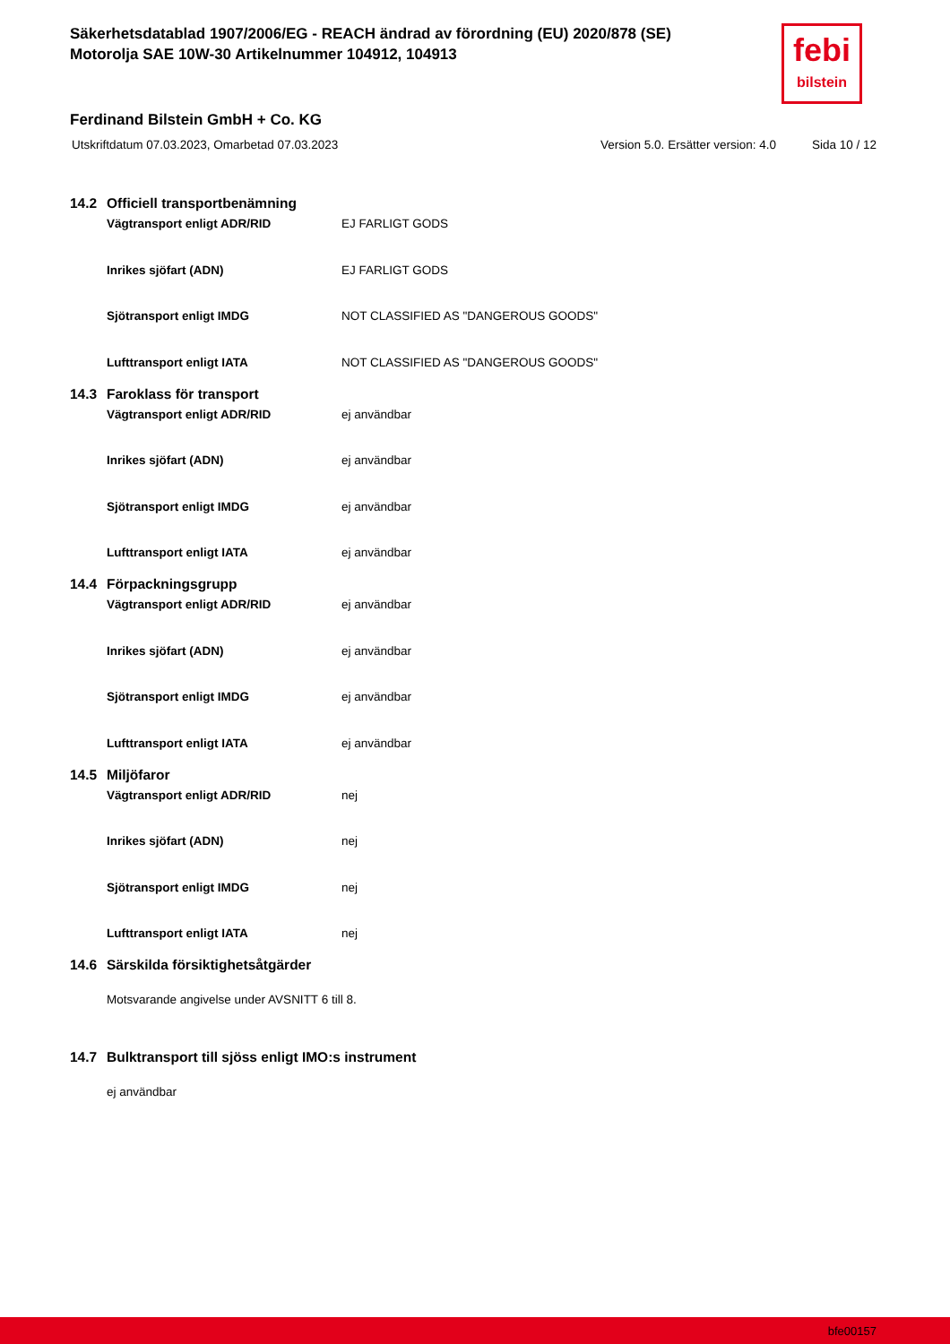Säkerhetsdatablad 1907/2006/EG - REACH ändrad av förordning (EU) 2020/878 (SE)
Motorolja SAE 10W-30 Artikelnummer 104912, 104913
febi
bilstein
Ferdinand Bilstein GmbH + Co. KG
Utskriftdatum 07.03.2023, Omarbetad 07.03.2023 Version 5.0. Ersätter version: 4.0 Sida 10 / 12
14.2 Officiell transportbenämning
Vägtransport enligt ADR/RID EJ FARLIGT GODS
Inrikes sjöfart (ADN) EJ FARLIGT GODS
Sjötransport enligt IMDG NOT CLASSIFIED AS "DANGEROUS GOODS"
Lufttransport enligt IATA NOT CLASSIFIED AS "DANGEROUS GOODS"
14.3 Faroklass för transport
Vägtransport enligt ADR/RID ej användbar
Inrikes sjöfart (ADN) ej användbar
Sjötransport enligt IMDG ej användbar
Lufttransport enligt IATA ej användbar
14.4 Förpackningsgrupp
Vägtransport enligt ADR/RID ej användbar
Inrikes sjöfart (ADN) ej användbar
Sjötransport enligt IMDG ej användbar
Lufttransport enligt IATA ej användbar
14.5 Miljöfaror
Vägtransport enligt ADR/RID nej
Inrikes sjöfart (ADN) nej
Sjötransport enligt IMDG nej
Lufttransport enligt IATA nej
14.6 Särskilda försiktighetsåtgärder
Motsvarande angivelse under AVSNITT 6 till 8.
14.7 Bulktransport till sjöss enligt IMO:s instrument
ej användbar
bfe00157